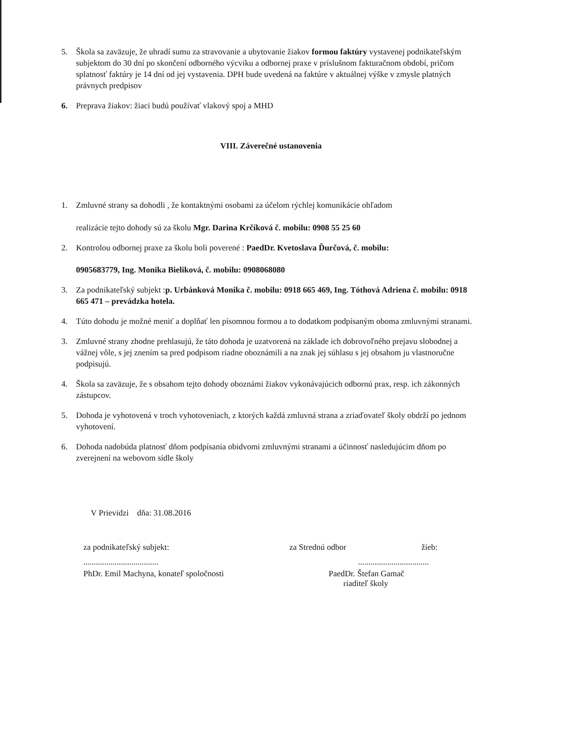5. Škola sa zaväzuje, že uhradí sumu za stravovanie a ubytovanie žiakov formou faktúry vystavenej podnikateľským subjektom do 30 dní po skončení odborného výcviku a odbornej praxe v príslušnom fakturačnom období, pričom splatnosť faktúry je 14 dní od jej vystavenia. DPH bude uvedená na faktúre v aktuálnej výške v zmysle platných právnych predpisov
6. Preprava žiakov: žiaci budú používať vlakový spoj a MHD
VIII. Záverečné ustanovenia
1. Zmluvné strany sa dohodli , že kontaktnými osobami za účelom rýchlej komunikácie ohľadom
realizácie tejto dohody sú za školu Mgr. Darina Krčíková č. mobilu: 0908 55 25 60
2. Kontrolou odbornej praxe za školu boli poverené : PaedDr. Kvetoslava Ďurčová, č. mobilu:
0905683779, Ing. Monika Bieliková, č. mobilu: 0908068080
3. Za podnikateľský subjekt :p. Urbánková Monika č. mobilu: 0918 665 469, Ing. Tóthová Adriena č. mobilu: 0918 665 471 – prevádzka hotela.
4. Túto dohodu je možné meniť a doplňať len písomnou formou a to dodatkom podpísaným oboma zmluvnými stranami.
3. Zmluvné strany zhodne prehlasujú, že táto dohoda je uzatvorená na základe ich dobrovoľného prejavu slobodnej a vážnej vôle, s jej znením sa pred podpisom riadne oboznámili a na znak jej súhlasu s jej obsahom ju vlastnoručne podpisujú.
4. Škola sa zaväzuje, že s obsahom tejto dohody oboznámi žiakov vykonávajúcich odbornú prax, resp. ich zákonných zástupcov.
5. Dohoda je vyhotovená v troch vyhotoveniach, z ktorých každá zmluvná strana a zriaďovateľ školy obdrží po jednom vyhotovení.
6. Dohoda nadobúda platnosť dňom podpísania obidvomi zmluvnými stranami a účinnosť nasledujúcim dňom po zverejnení na webovom sídle školy
V Prievidzi dňa: 31.08.2016
za podnikateľský subjekt:
....................................
PhDr. Emil Machyna, konateľ spoločnosti
za Strednú odbor žieb:
..................................
PaedDr. Štefan Gamač
riaditeľ školy